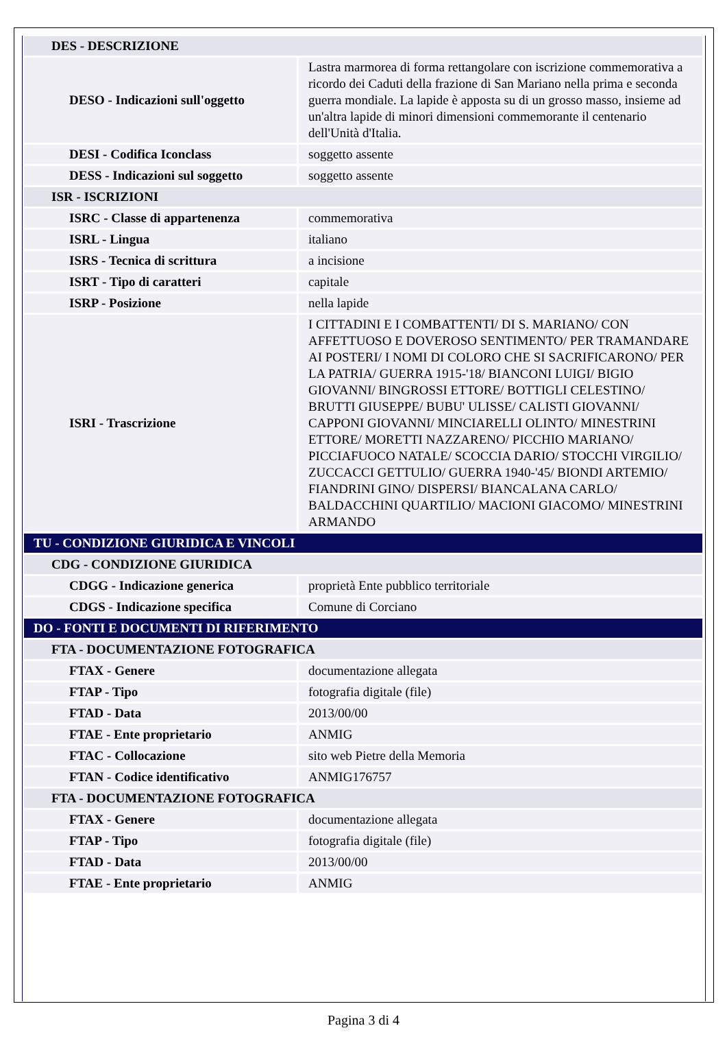| DES - DESCRIZIONE | |
| DESO - Indicazioni sull'oggetto | Lastra marmorea di forma rettangolare con iscrizione commemorativa a ricordo dei Caduti della frazione di San Mariano nella prima e seconda guerra mondiale. La lapide è apposta su di un grosso masso, insieme ad un'altra lapide di minori dimensioni commemorante il centenario dell'Unità d'Italia. |
| DESI - Codifica Iconclass | soggetto assente |
| DESS - Indicazioni sul soggetto | soggetto assente |
| ISR - ISCRIZIONI | |
| ISRC - Classe di appartenenza | commemorativa |
| ISRL - Lingua | italiano |
| ISRS - Tecnica di scrittura | a incisione |
| ISRT - Tipo di caratteri | capitale |
| ISRP - Posizione | nella lapide |
| ISRI - Trascrizione | I CITTADINI E I COMBATTENTI/ DI S. MARIANO/ CON AFFETTUOSO E DOVEROSO SENTIMENTO/ PER TRAMANDARE AI POSTERI/ I NOMI DI COLORO CHE SI SACRIFICARONO/ PER LA PATRIA/ GUERRA 1915-'18/ BIANCONI LUIGI/ BIGIO GIOVANNI/ BINGROSSI ETTORE/ BOTTIGLI CELESTINO/ BRUTTI GIUSEPPE/ BUBU' ULISSE/ CALISTI GIOVANNI/ CAPPONI GIOVANNI/ MINCIARELLI OLINTO/ MINESTRINI ETTORE/ MORETTI NAZZARENO/ PICCHIO MARIANO/ PICCIAFUOCO NATALE/ SCOCCIA DARIO/ STOCCHI VIRGILIO/ ZUCCACCI GETTULIO/ GUERRA 1940-'45/ BIONDI ARTEMIO/ FIANDRINI GINO/ DISPERSI/ BIANCALANA CARLO/ BALDACCHINI QUARTILIO/ MACIONI GIACOMO/ MINESTRINI ARMANDO |
| TU - CONDIZIONE GIURIDICA E VINCOLI | |
| CDG - CONDIZIONE GIURIDICA | |
| CDGG - Indicazione generica | proprietà Ente pubblico territoriale |
| CDGS - Indicazione specifica | Comune di Corciano |
| DO - FONTI E DOCUMENTI DI RIFERIMENTO | |
| FTA - DOCUMENTAZIONE FOTOGRAFICA | |
| FTAX - Genere | documentazione allegata |
| FTAP - Tipo | fotografia digitale (file) |
| FTAD - Data | 2013/00/00 |
| FTAE - Ente proprietario | ANMIG |
| FTAC - Collocazione | sito web Pietre della Memoria |
| FTAN - Codice identificativo | ANMIG176757 |
| FTA - DOCUMENTAZIONE FOTOGRAFICA | |
| FTAX - Genere | documentazione allegata |
| FTAP - Tipo | fotografia digitale (file) |
| FTAD - Data | 2013/00/00 |
| FTAE - Ente proprietario | ANMIG |
Pagina 3 di 4